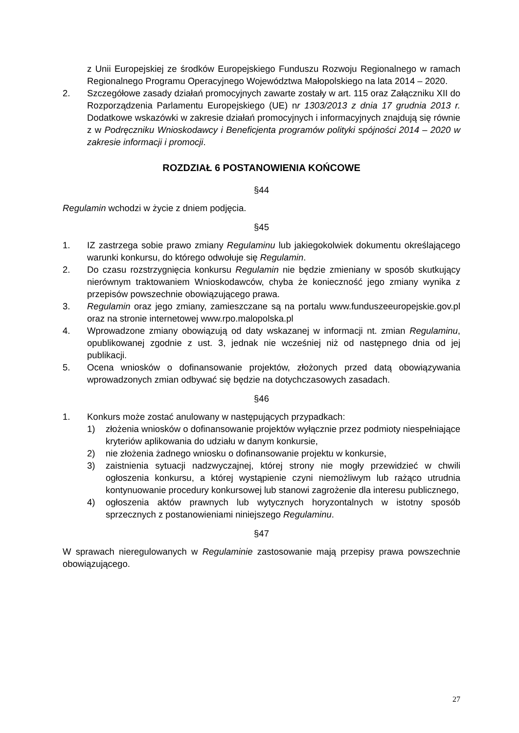z Unii Europejskiej ze środków Europejskiego Funduszu Rozwoju Regionalnego w ramach Regionalnego Programu Operacyjnego Województwa Małopolskiego na lata 2014 – 2020.
2. Szczegółowe zasady działań promocyjnych zawarte zostały w art. 115 oraz Załączniku XII do Rozporządzenia Parlamentu Europejskiego (UE) nr 1303/2013 z dnia 17 grudnia 2013 r. Dodatkowe wskazówki w zakresie działań promocyjnych i informacyjnych znajdują się równie z w Podręczniku Wnioskodawcy i Beneficjenta programów polityki spójności 2014 – 2020 w zakresie informacji i promocji.
ROZDZIAŁ 6 POSTANOWIENIA KOŃCOWE
§44
Regulamin wchodzi w życie z dniem podjęcia.
§45
1. IZ zastrzega sobie prawo zmiany Regulaminu lub jakiegokolwiek dokumentu określającego warunki konkursu, do którego odwołuje się Regulamin.
2. Do czasu rozstrzygnięcia konkursu Regulamin nie będzie zmieniany w sposób skutkujący nierównym traktowaniem Wnioskodawców, chyba że konieczność jego zmiany wynika z przepisów powszechnie obowiązującego prawa.
3. Regulamin oraz jego zmiany, zamieszczane są na portalu www.funduszeeuropejskie.gov.pl oraz na stronie internetowej www.rpo.malopolska.pl
4. Wprowadzone zmiany obowiązują od daty wskazanej w informacji nt. zmian Regulaminu, opublikowanej zgodnie z ust. 3, jednak nie wcześniej niż od następnego dnia od jej publikacji.
5. Ocena wniosków o dofinansowanie projektów, złożonych przed datą obowiązywania wprowadzonych zmian odbywać się będzie na dotychczasowych zasadach.
§46
1. Konkurs może zostać anulowany w następujących przypadkach:
1) złożenia wniosków o dofinansowanie projektów wyłącznie przez podmioty niespełniające kryteriów aplikowania do udziału w danym konkursie,
2) nie złożenia żadnego wniosku o dofinansowanie projektu w konkursie,
3) zaistnienia sytuacji nadzwyczajnej, której strony nie mogły przewidzieć w chwili ogłoszenia konkursu, a której wystąpienie czyni niemożliwym lub rażąco utrudnia kontynuowanie procedury konkursowej lub stanowi zagrożenie dla interesu publicznego,
4) ogłoszenia aktów prawnych lub wytycznych horyzontalnych w istotny sposób sprzecznych z postanowieniami niniejszego Regulaminu.
§47
W sprawach nieregulowanych w Regulaminie zastosowanie mają przepisy prawa powszechnie obowiązującego.
27